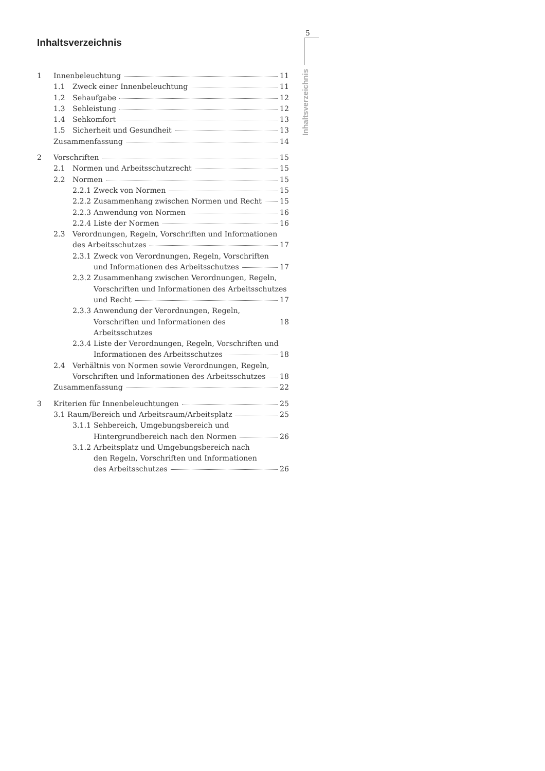Inhaltsverzeichnis
1 Innenbeleuchtung 11
1.1 Zweck einer Innenbeleuchtung 11
1.2 Sehaufgabe 12
1.3 Sehleistung 12
1.4 Sehkomfort 13
1.5 Sicherheit und Gesundheit 13
Zusammenfassung 14
2 Vorschriften 15
2.1 Normen und Arbeitsschutzrecht 15
2.2 Normen 15
2.2.1 Zweck von Normen 15
2.2.2 Zusammenhang zwischen Normen und Recht 15
2.2.3 Anwendung von Normen 16
2.2.4 Liste der Normen 16
2.3 Verordnungen, Regeln, Vorschriften und Informationen
des Arbeitsschutzes 17
2.3.1 Zweck von Verordnungen, Regeln, Vorschriften
und Informationen des Arbeitsschutzes 17
2.3.2 Zusammenhang zwischen Verordnungen, Regeln,
Vorschriften und Informationen des Arbeitsschutzes
und Recht 17
2.3.3 Anwendung der Verordnungen, Regeln,
Vorschriften und Informationen des Arbeitsschutzes 18
2.3.4 Liste der Verordnungen, Regeln, Vorschriften und
Informationen des Arbeitsschutzes 18
2.4 Verhältnis von Normen sowie Verordnungen, Regeln,
Vorschriften und Informationen des Arbeitsschutzes 18
Zusammenfassung 22
3 Kriterien für Innenbeleuchtungen 25
3.1 Raum/Bereich und Arbeitsraum/Arbeitsplatz 25
3.1.1 Sehbereich, Umgebungsbereich und
Hintergrundbereich nach den Normen 26
3.1.2 Arbeitsplatz und Umgebungsbereich nach
den Regeln, Vorschriften und Informationen
des Arbeitsschutzes 26
5
Inhaltsverzeichnis